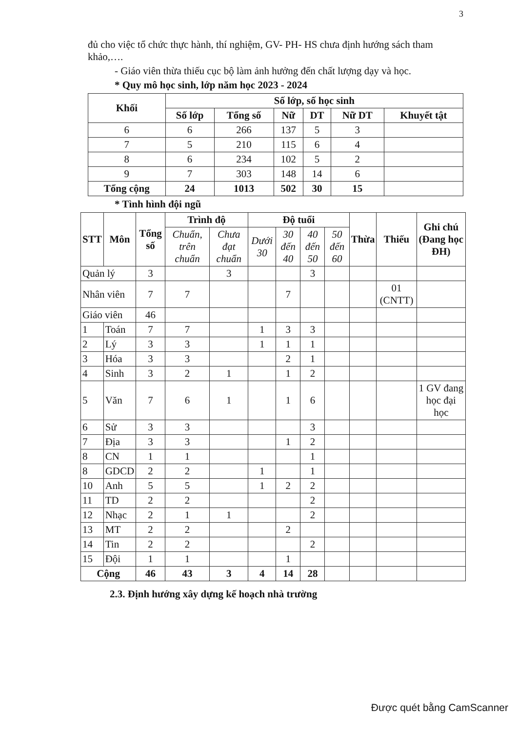3
đủ cho việc tổ chức thực hành, thí nghiệm, GV- PH- HS chưa định hướng sách tham khảo,….
- Giáo viên thừa thiếu cục bộ làm ảnh hưởng đến chất lượng dạy và học.
* Quy mô học sinh, lớp năm học 2023 - 2024
| Khối | Số lớp, số học sinh | | | | | |
| --- | --- | --- | --- | --- | --- | --- |
| | Số lớp | Tổng số | Nữ | DT | Nữ DT | Khuyết tật |
| 6 | 6 | 266 | 137 | 5 | 3 | |
| 7 | 5 | 210 | 115 | 6 | 4 | |
| 8 | 6 | 234 | 102 | 5 | 2 | |
| 9 | 7 | 303 | 148 | 14 | 6 | |
| Tổng cộng | 24 | 1013 | 502 | 30 | 15 | |
* Tình hình đội ngũ
| STT | Môn | Tổng số | Trình độ | | Độ tuổi | | | | Thừa | Thiếu | Ghi chú (Đang học ĐH) |
| --- | --- | --- | --- | --- | --- | --- | --- | --- | --- | --- | --- |
| | | | Chuẩn, trên chuẩn | Chưa đạt chuẩn | Dưới 30 | 30 đến 40 | 40 đến 50 | 50 đến 60 | | | |
| Quản lý | | 3 | | 3 | | | 3 | | | | |
| Nhân viên | | 7 | 7 | | | 7 | | | | 01 (CNTT) | |
| Giáo viên | | 46 | | | | | | | | | |
| 1 | Toán | 7 | 7 | | 1 | 3 | 3 | | | | |
| 2 | Lý | 3 | 3 | | 1 | 1 | 1 | | | | |
| 3 | Hóa | 3 | 3 | | | 2 | 1 | | | | |
| 4 | Sinh | 3 | 2 | 1 | | 1 | 2 | | | | |
| 5 | Văn | 7 | 6 | 1 | | 1 | 6 | | | | 1 GV đang học đại học |
| 6 | Sử | 3 | 3 | | | | 3 | | | | |
| 7 | Địa | 3 | 3 | | | 1 | 2 | | | | |
| 8 | CN | 1 | 1 | | | | 1 | | | | |
| 8 | GDCD | 2 | 2 | | 1 | | 1 | | | | |
| 10 | Anh | 5 | 5 | | 1 | 2 | 2 | | | | |
| 11 | TD | 2 | 2 | | | | 2 | | | | |
| 12 | Nhạc | 2 | 1 | 1 | | | 2 | | | | |
| 13 | MT | 2 | 2 | | | 2 | | | | | |
| 14 | Tin | 2 | 2 | | | | 2 | | | | |
| 15 | Đội | 1 | 1 | | | 1 | | | | | |
| Cộng | | 46 | 43 | 3 | 4 | 14 | 28 | | | | |
2.3. Định hướng xây dựng kế hoạch nhà trường
Được quét bằng CamScanner